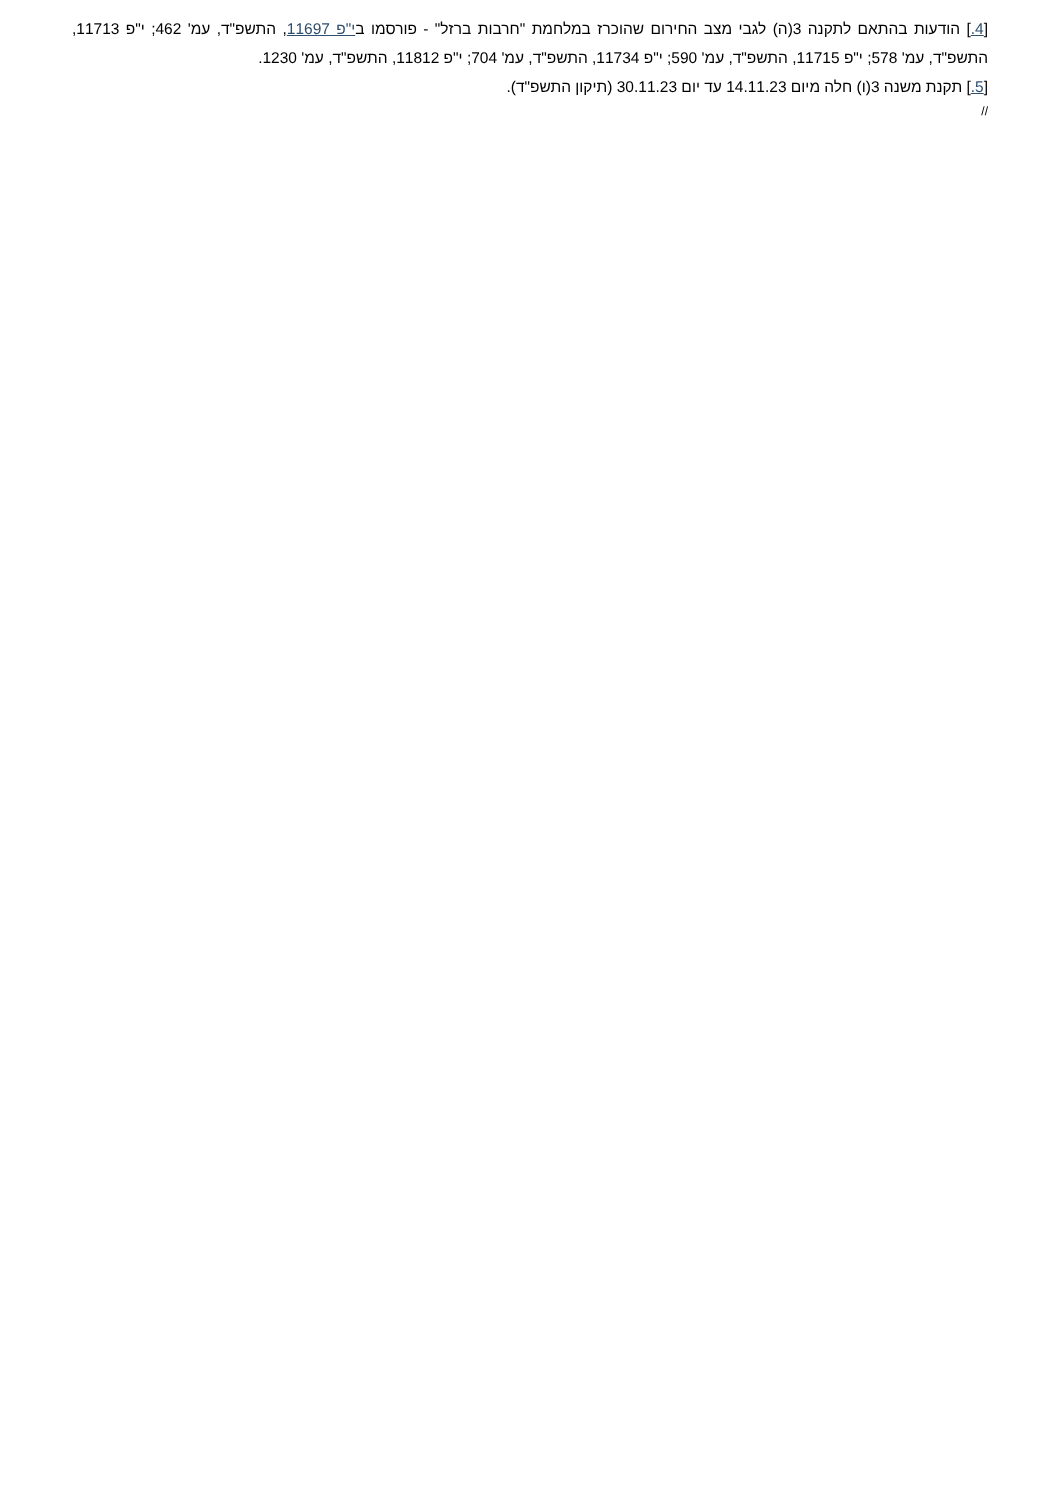[4.] הודעות בהתאם לתקנה 3(ה) לגבי מצב החירום שהוכרז במלחמת "חרבות ברזל" - פורסמו בי"פ 11697, התשפ"ד, עמ' 462; י"פ 11713, התשפ"ד, עמ' 578; י"פ 11715, התשפ"ד, עמ' 590; י"פ 11734, התשפ"ד, עמ' 704; י"פ 11812, התשפ"ד, עמ' 1230.
[5.] תקנת משנה 3(ו) חלה מיום 14.11.23 עד יום 30.11.23 (תיקון התשפ"ד).
//